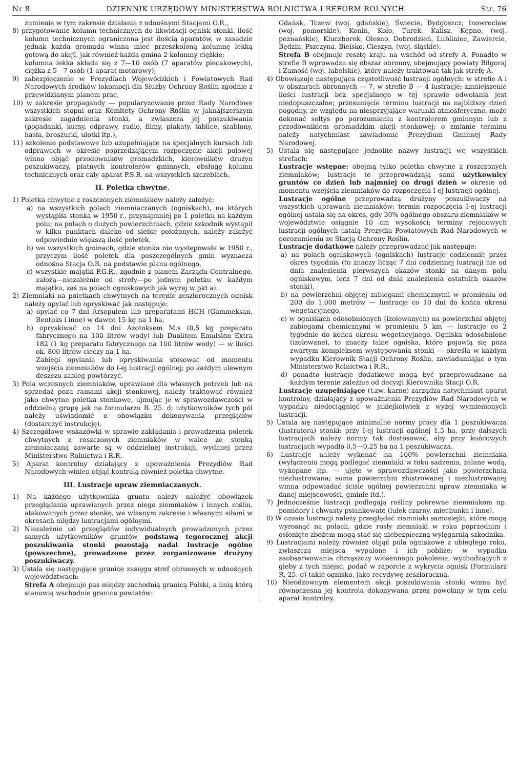Nr 8 DZIENNIK URZĘDOWY MINISTERSTWA ROLNICTWA I REFORM ROLNYCH Str. 76
zumienia w tym zakresie działania z odnośnymi Stacjami O.R.,
8) przygotowanie kolumn technicznych do likwidacji ognisk stonki, ilość kolumn technicznych ograniczona jest ilością aparatów, w zasadzie jednak każda gromada winna mieć przeszkoloną kolumnę lekką gotową do akcji, jak również każda gmina 2 kolumny ciężkie;
kolumna lekka składa się z 7—10 osób (7 aparatów plecakowych), ciężka z 5—7 osób (1 aparat motorowy);
9) zabezpieczenie w Prezydiach Wojewódzkich i Powiatowych Rad Narodowych środków lokomocji dla Służby Ochrony Roślin zgodnie z przewidzianym planem prac,
10) w zakresie propagandy — popularyzowanie przez Rady Narodowe wszystkich stopni oraz Komitety Ochrony Roślin w jaknajszerszym zakresie zagadnienia stonki, a zwłaszcza jej poszukiwania (pogadanki, kursy, odprawy, radio, filmy, plakaty, tablice, szablony, hasła, broszurki, ulotki itp.),
11) szkolenie podstawowe lub uzupełniające na specjalnych kursach lub odprawach w okresie poprzedzającym rozpoczęcie akcji polowej winno objąć przodowników gromadzkich, kierowników drużyn poszukiwaczy, płatnych kontrolerów gminnych, obsługę kolumn technicznych oraz cały aparat P.S.R. na wszystkich szczeblach.
II. Poletka chwytne.
1) Poletka chwytne z roszczonych ziemniaków należy założyć:
a) na wszystkich polach ziemniaczanych (ogniskach), na których wystąpiła stonka w 1950 r., przynajmniej po 1 poletku na każdym polu; na polach o dużych powierzchniach, gdzie szkodnik wystąpił w kilku punktach daleko od siebie położonych, należy założyć odpowiednio większą ilość poletek,
b) we wszystkich gminach, gdzie stonka nie występowała w 1950 r., przyczym ilość poletek dla poszczególnych gmin wyznacza odnośna Stacja O.R. na podstawie planu ogólnego,
c) wszystkie majątki P.G.R., zgodnie z planem Zarządu Centralnego, założą—niezależnie od strefy—po jednym poletku w każdym majątku, zaś na polach ogniskowych jak wyżej w pkt a).
2) Ziemniaki na poletkach chwytnych na terenie zeszłorocznych ognisk należy opylać lub opryskiwać jak następuje:
a) opylać co 7 dni Arsopulem lub preparatami HCH (Gammeksan, Bentoks i inne) w dawce 15 kg na 1 ha,
b) opryskiwać co 14 dni Azotoksem M.s (0,5 kg preparatu fabrycznego na 100 litrów wody) lub Duolitem Emulsion Extra 182 (1 kg preparatu fabrycznego na 100 litrów wody) — w ilości ok. 800 litrów cieczy na 1 ha.
Zabiegi opylania lub opryskiwania stosować od momentu wzejścia ziemniaków do I-ej lustracji ogólnej; po każdym ulewnym deszczu zabieg powtórzyć.
3) Pola wczesnych ziemniaków, uprawiane dla własnych potrzeb lub na sprzedaż poza ramami akcji stonkowej, należy traktować również jako chwytne poletka stonkowe, ujmując je w sprawozdawczości w oddzielną grupę jak na formularzu R. 25. d; użytkowników tych pól należy uświadomić o obowiązku dokonywania przeglądów (dostarczyć instrukcję).
4) Szczegółowe wskazówki w sprawie zakładania i prowadzenia poletek chwytnych z roszczonych ziemniaków w walce ze stonką ziemniaczaną zawarte są w oddzielnej instrukcji, wydanej przez Ministerstwo Rolnictwa i R.R.
5) Aparat kontrolny działający z upoważnienia Prezydiów Rad Narodowych winien objąć kontrolą również poletka chwytne.
III. Lustracje upraw ziemniaczanych.
1) Na każdego użytkownika gruntu należy nałożyć obowiązek przeglądania uprawianych przez niego ziemniaków i innych roślin, atakowanych przez stonkę, we własnym zakresie i własnymi siłami w okresach między lustracjami ogólnymi.
2) Niezależnie od przeglądów indywidualnych prowadzonych przez samych użytkowników gruntów podstawą tegorocznej akcji poszukiwania stonki pozostają nadal lustracje ogólne (powszechne), prowadzone przez zorganizowane drużyny poszukiwaczy.
3) Ustala się następujące granice zasięgu stref obronnych w odnośnych województwach:
Strefa A obejmuje pas między zachodnią granicą Polski, a linią którą stanowią wschodnie granice powiatów:
Gdańsk, Tczew (woj. gdańskie), Świecie, Bydgoszcz, Inowrocław (woj. pomorskie), Konin, Koło, Turek, Kalisz, Kępno, (woj. poznańskie), Kluczborek, Olesno, Dobrodzień, Lubliniec, Zawiercie, Będzin, Pszczyna, Bielsko, Cieszyn, (woj. śląskie).
Strefa B obejmuje resztę kraju na wschód od strefy A. Ponadto w strefie B wprowadza się obszar obronny, obejmujący powiaty Biłgoraj i Zamość (woj. lubelskie), który należy traktować tak jak strefę A.
4) Obowiązuje następująca częstotliwość lustracji ogólnych: w strefie A i w obszarach obronnych — 7, w strefie B — 4 lustracje; zmniejszenie ilości lustracji bez specjalnego w tej sprawie odwołania jest niedopuszczalne; przesunięcie terminu lustracji na najbliższy dzień pogodny, ze względu na niesprzyjające warunki atmosferyczne, może dokonać sołtys po porozumieniu z kontrolerem gminnym lub z przodownikiem gromadzkim akcji stonkowej; o zmianie terminu należy natychmiast zawiadomić Prezydium Gminnej Rady Narodowej.
5) Ustala się następujące jednolite nazwy lustracji we wszystkich strefach:
Lustracje wstępne: obejmą tylko poletka chwytne z roszczonych ziemniaków; lustracje te przeprowadzają sami użytkownicy gruntów co dzień lub najmniej co drugi dzień w okresie od momentu wzejścia ziemniaków do rozpoczęcia I-ej lustracji ogólnej.
Lustracje ogólne przeprowadzą drużyny poszukiwaczy na wszystkich uprawach ziemniaków; termin rozpoczęcia I-ej lustracji ogólnej ustala się na okres, gdy 30% ogólnego obszaru ziemniaków w województwie osiągnie 10 cm wysokości; terminy rejonowych lustracji ogólnych ustalą Prezydia Powiatowych Rad Narodowych w porozumieniu ze Stacją Ochrony Roślin.
Lustracje dodatkowe należy przeprowadzać jak następuje:
a) na polach ogniskowych (ogniskach) lustracje codziennie przez okres tygodnia (to znaczy licząc 7 dni codziennej lustracji nie od dnia znalezienia pierwszych okazów stonki na danym polu ogniskowym, lecz 7 dni od dnia znalezienia ostatnich okazów stonki),
b) na powierzchni objętej zabiegami chemicznymi w promieniu od 200 do 1.000 metrów — lustracje co 10 dni do końca okresu wegetacyjnego,
c) w ogniskach odosobnionych (izolowanych) na powierzchni objętej zabiegami chemicznymi w promieniu 5 km — lustracje co 2 tygodnie do końca okresu wegetacyjnego. Ogniska odosobnione (izolowane), to znaczy takie ogniska, które pojawią się poza zwartym kompleksem występowania stonki — określa w każdym wypadku Kierownik Stacji Ochrony Roślin, zawiadamiając o tym Ministerstwo Rolnictwa i R.R.,
d) ponadto lustracje dodatkowe mogą być przeprowadzane na każdym terenie zależnie od decyzji Kierownika Stacji O.R.
Lustracje uzupełniające (t.zw. karne) zarządza natychmiast aparat kontrolny, działający z upoważnienia Prezydiów Rad Narodowych w wypadku niedociągnięć w jakiejkolwiek z wyżej wymienionych lustracji.
5) Ustala się następujące minimalne normy pracy dla 1 poszukiwacza (lustratora) stonki: przy I-ej lustracji ogólnej 1,5 ha, przy dalszych lustracjach należy normy tak dostosować, aby przy końcowych lustracjach wypadło 0,5—0,25 ha na 1 poszukiwacza.
6) Lustracje należy wykonać na 100% powierzchni ziemniaka (wyłączeniu mogą podlegać ziemniaki w toku sadzenia, zalane wodą, wykopane itp. — ujęte w sprawozdawczości jako powierzchnia niezlustrowana; suma powierzchni zlustrowanej i niezlustrowanej winna odpowiadać ściśle ogólnej powierzchni upraw ziemniaka w danej miejscowości, gminie itd.).
7) Jednocześnie lustracji podlegają rośliny pokrewne ziemniakom np. pomidory i chwasty psiankowate (lulek czarny, miechunka i inne).
8) W czasie lustracji należy przeglądać ziemniaki samosiejki, które mogą wyrosnąć na polach, gdzie rosły ziemniaki w roku poprzednim i osłonięte zbożem mogą stać się niebezpieczną wylęgarnią szkodnika.
9) Lustracjami należy również objąć pola ogniskowe z ubiegłego roku, zwłaszcza miejsca wypalone i ich pobliże; w wypadku zaobserwowania chrząszczy wiosennego pokolenia, wychodzących z gleby z tych miejsc, podać w raporcie z wykrycia ognisk (Formularz R. 25. g) takie ognisko, jako recydywę zeszłoroczną.
10) Nieodzownym elementem akcji poszukiwania stonki winna być równoczesna jej kontrola dokonywana przez powołany w tym celu aparat kontrolny.